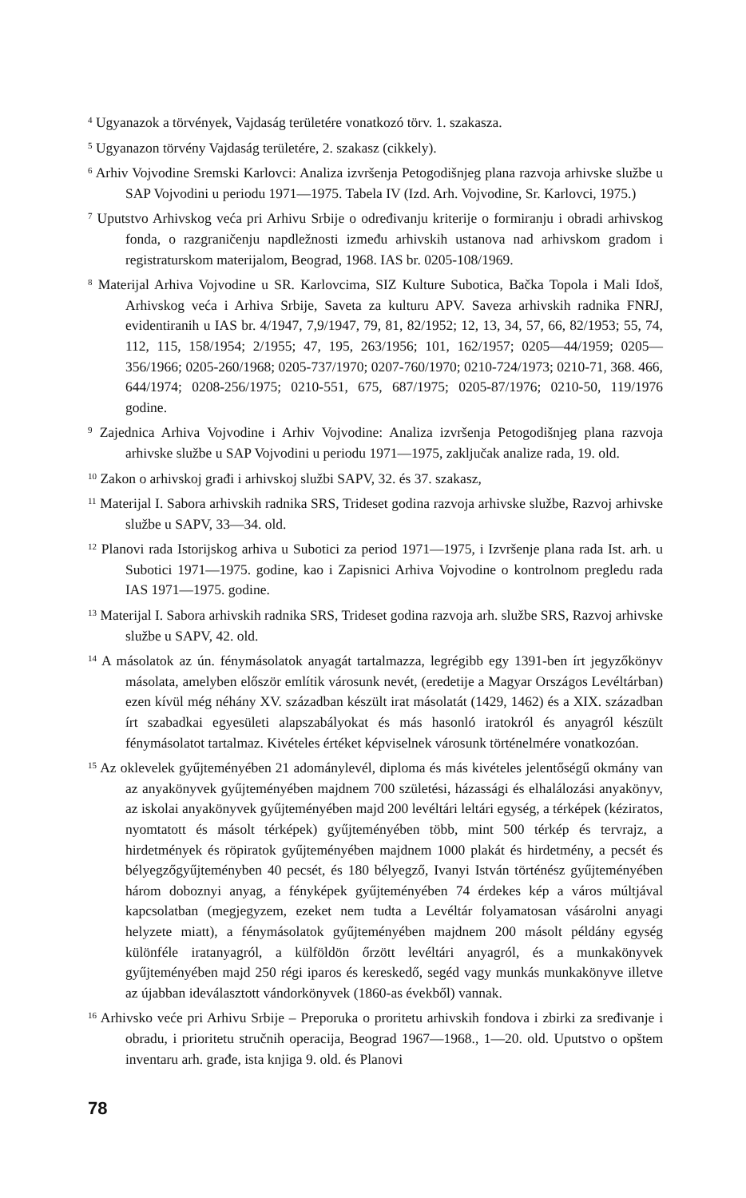<sup>4</sup> Ugyanazok a törvények, Vajdaság területére vonatkozó törv. 1. szakasza.
<sup>5</sup> Ugyanazon törvény Vajdaság területére, 2. szakasz (cikkely).
<sup>6</sup> Arhiv Vojvodine Sremski Karlovci: Analiza izvršenja Petogodišnjeg plana razvoja arhivske službe u SAP Vojvodini u periodu 1971—1975. Tabela IV (Izd. Arh. Vojvodine, Sr. Karlovci, 1975.)
<sup>7</sup> Uputstvo Arhivskog veća pri Arhivu Srbije o određivanju kriterije o formiranju i obradi arhivskog fonda, o razgraničenju napdležnosti između arhivskih ustanova nad arhivskom gradom i registraturskom materijalom, Beograd, 1968. IAS br. 0205-108/1969.
<sup>8</sup> Materijal Arhiva Vojvodine u SR. Karlovcima, SIZ Kulture Subotica, Bačka Topola i Mali Idoš, Arhivskog veća i Arhiva Srbije, Saveta za kulturu APV. Saveza arhivskih radnika FNRJ, evidentiranih u IAS br. 4/1947, 7,9/1947, 79, 81, 82/1952; 12, 13, 34, 57, 66, 82/1953; 55, 74, 112, 115, 158/1954; 2/1955; 47, 195, 263/1956; 101, 162/1957; 0205—44/1959; 0205—356/1966; 0205-260/1968; 0205-737/1970; 0207-760/1970; 0210-724/1973; 0210-71, 368. 466, 644/1974; 0208-256/1975; 0210-551, 675, 687/1975; 0205-87/1976; 0210-50, 119/1976 godine.
<sup>9</sup> Zajednica Arhiva Vojvodine i Arhiv Vojvodine: Analiza izvršenja Petogodišnjeg plana razvoja arhivske službe u SAP Vojvodini u periodu 1971—1975, zaključak analize rada, 19. old.
<sup>10</sup> Zakon o arhivskoj građi i arhivskoj službi SAPV, 32. és 37. szakasz,
<sup>11</sup> Materijal I. Sabora arhivskih radnika SRS, Trideset godina razvoja arhivske službe, Razvoj arhivske službe u SAPV, 33—34. old.
<sup>12</sup> Planovi rada Istorijskog arhiva u Subotici za period 1971—1975, i Izvršenje plana rada Ist. arh. u Subotici 1971—1975. godine, kao i Zapisnici Arhiva Vojvodine o kontrolnom pregledu rada IAS 1971—1975. godine.
<sup>13</sup> Materijal I. Sabora arhivskih radnika SRS, Trideset godina razvoja arh. službe SRS, Razvoj arhivske službe u SAPV, 42. old.
<sup>14</sup> A másolatok az ún. fénymásolatok anyagát tartalmazza, legrégibb egy 1391-ben írt jegyzőkönyv másolata, amelyben először említik városunk nevét, (eredetije a Magyar Országos Levéltárban) ezen kívül még néhány XV. században készült irat másolatát (1429, 1462) és a XIX. században írt szabadkai egyesületi alapszabályokat és más hasonló iratokról és anyagról készült fénymásolatot tartalmaz. Kivételes értéket képviselnek városunk történelmére vonatkozóan.
<sup>15</sup> Az oklevelek gyűjteményében 21 adománylevél, diploma és más kivételes jelentőségű okmány van az anyakönyvek gyűjteményében majdnem 700 születési, házassági és elhalálozási anyakönyv, az iskolai anyakönyvek gyűjteményében majd 200 levéltári leltári egység, a térképek (kéziratos, nyomtatott és másolt térképek) gyűjteményében több, mint 500 térkép és tervrajz, a hirdetmények és röpiratok gyűjteményében majdnem 1000 plakát és hirdetmény, a pecsét és bélyegzőgyűjteményben 40 pecsét, és 180 bélyegző, Ivanyi István történész gyűjteményében három doboznyi anyag, a fényképek gyűjteményében 74 érdekes kép a város múltjával kapcsolatban (megjegyzem, ezeket nem tudta a Levéltár folyamatosan vásárolni anyagi helyzete miatt), a fénymásolatok gyűjteményében majdnem 200 másolt példány egység különféle iratanyagról, a külföldön őrzött levéltári anyagról, és a munkakönyvek gyűjteményében majd 250 régi iparos és kereskedő, segéd vagy munkás munkakönyve illetve az újabban ideválasztott vándorkönyvek (1860-as évekből) vannak.
<sup>16</sup> Arhivsko veće pri Arhivu Srbije – Preporuka o proritetu arhivskih fondova i zbirki za sređivanje i obradu, i prioritetu stručnih operacija, Beograd 1967—1968., 1—20. old. Uputstvo o opštem inventaru arh. građe, ista knjiga 9. old. és Planovi
78